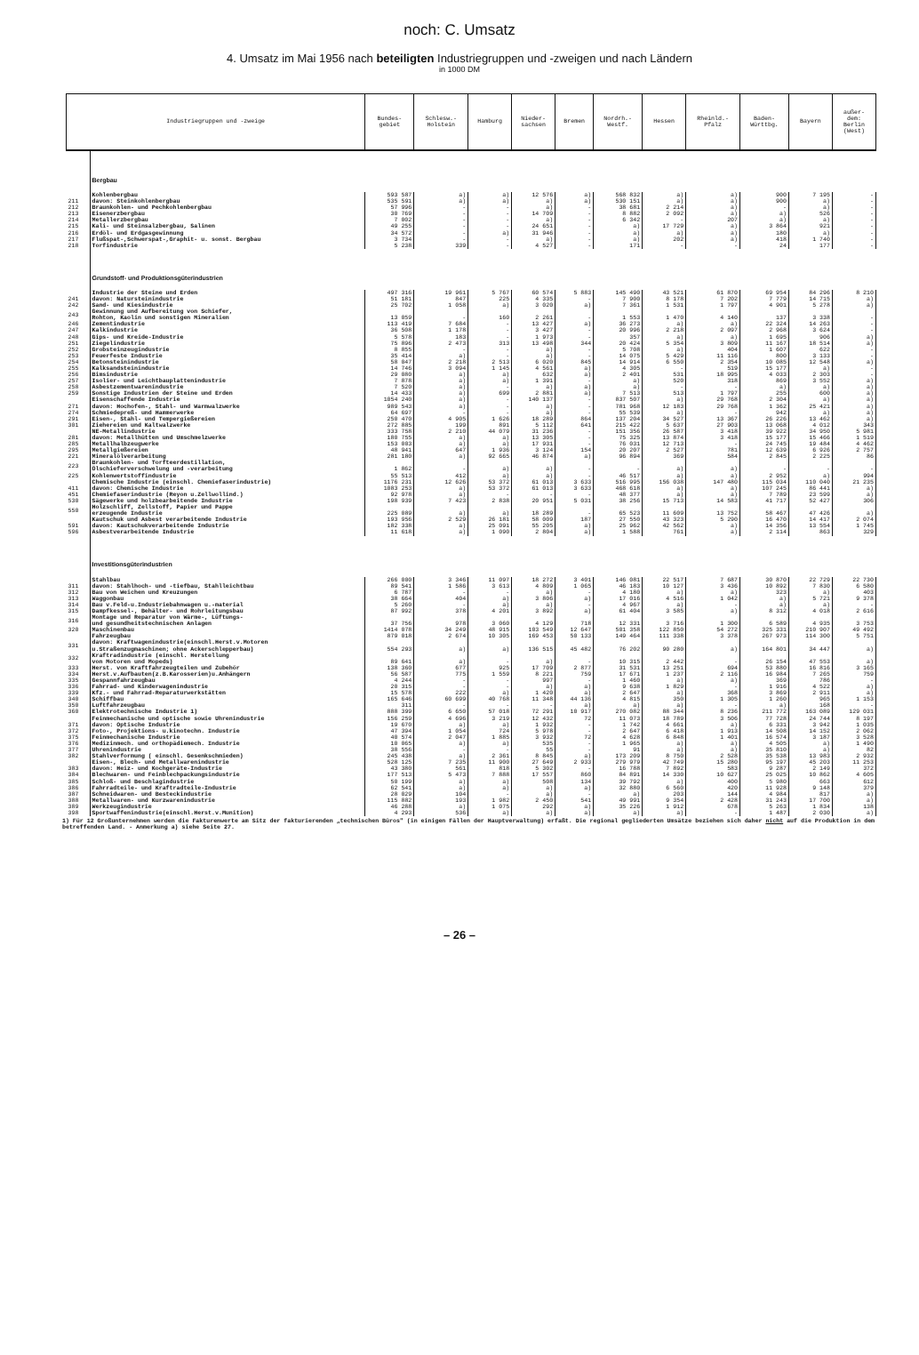noch: C. Umsatz
4. Umsatz im Mai 1956 nach beteiligten Industriegruppen und -zweigen und nach Ländern
in 1000 DM
| Industriegruppen und -zweige | | Bundes- gebiet | Schlesw.- Holstein | Hamburg | Nieder- sachsen | Bremen | Nordrh.- Westf. | Hessen | Rheinld.- Pfalz | Baden- Württbg. | Bayern | außer- dem: Berlin (West) |
| --- | --- | --- | --- | --- | --- | --- | --- | --- | --- | --- | --- | --- |
| | Bergbau | | | | | | | | | | | |
| | Kohlenbergbau | 593 587 | a) | a) | 12 576 | a) | 568 832 | a) | a) | 900 | 7 195 | - |
| 211 | davon: Steinkohlenbergbau | 535 591 | a) | a) | a) | a) | 530 151 | a) | a) | 900 | a) | - |
| 212 | Braunkohlen- und Pechkohlenbergbau | 57 996 | - | - | a) | - | 38 681 | 2 214 | a) | - | a) | - |
| 213 | Eisenerzbergbau | 30 769 | - | - | 14 709 | - | 8 882 | 2 092 | a) | a) | 526 | - |
| 214 | Metallerzbergbau | 7 002 | - | - | a) | - | 6 342 | - | 207 | a) | a) | - |
| 215 | Kali- und Steinsalzbergbau, Salinen | 49 255 | - | - | 24 651 | - | a) | 17 729 | a) | 3 864 | 921 | - |
| 216 | Erdöl- und Erdgasgewinnung | 34 572 | - | a) | 31 946 | - | a) | a) | a) | 180 | a) | - |
| 217 | Flußspat-,Schwerspat-,Graphit- u. sonst. Bergbau | 3 734 | - | - | a) | - | a) | 202 | a) | 418 | 1 740 | - |
| 218 | Torfindustrie | 5 238 | 339 | - | 4 527 | - | 171 | - | - | 24 | 177 | - |
| | Grundstoff- und Produktionsgüterindustrien | | | | | | | | | | | |
| | Industrie der Steine und Erden | 497 316 | 19 961 | 5 767 | 60 574 | 5 883 | 145 490 | 43 521 | 61 870 | 69 954 | 84 296 | 8 210 |
| 241 | davon: Natursteinindustrie | 51 181 | 847 | 225 | 4 335 | - | 7 900 | 8 178 | 7 202 | 7 779 | 14 715 | a) |
| 242 | Sand- und Kiesindustrie | 25 702 | 1 058 | a) | 3 020 | a) | 7 361 | 1 531 | 1 797 | 4 901 | 5 278 | a) |
| 243 | Gewinnung und Aufbereitung von Schiefer, Rohton, Kaolin und sonstigen Mineralien | 13 059 | - | 160 | 2 261 | - | 1 553 | 1 470 | 4 140 | 137 | 3 338 | - |
| 246 | Zementindustrie | 113 419 | 7 684 | - | 13 427 | a) | 36 273 | a) | a) | 22 324 | 14 263 | - |
| 247 | Kalkindustrie | 36 508 | 1 178 | - | 3 427 | - | 20 996 | 2 218 | 2 097 | 2 968 | 3 624 | - |
| 248 | Gips- und Kreide-Industrie | 5 578 | 183 | - | 1 973 | - | 357 | a) | a) | 1 695 | 906 | a) |
| 251 | Ziegelindustrie | 75 896 | 2 473 | 313 | 13 498 | 344 | 20 424 | 5 354 | 3 809 | 11 167 | 18 514 | a) |
| 252 | Grobsteinzeugindustrie | 8 855 | - | - | a) | - | 5 708 | a) | 404 | 1 607 | 622 | - |
| 253 | Feuerfeste Industrie | 35 414 | a) | - | a) | - | 14 075 | 5 429 | 11 116 | 800 | 3 133 | - |
| 254 | Betonsteinindustrie | 58 047 | 2 218 | 2 513 | 6 020 | 845 | 14 914 | 6 550 | 2 354 | 10 085 | 12 548 | a) |
| 255 | Kalksandsteinindustrie | 14 746 | 3 094 | 1 145 | 4 561 | a) | 4 305 | - | 519 | 15 177 | a) | - |
| 256 | Bimsindustrie | 29 080 | a) | a) | 632 | a) | 2 401 | 531 | 18 995 | 4 033 | 2 303 | - |
| 257 | Isolier- und Leichtbauplattenindustrie | 7 878 | a) | a) | 1 391 | - | a) | 520 | 318 | 869 | 3 552 | a) |
| 258 | Asbestzementwarenindustrie | 7 520 | a) | - | a) | a) | a) | - | - | a) | a) | a) |
| 259 | Sonstige Industrien der Steine und Erden | 14 433 | a) | 699 | 2 881 | a) | 7 513 | 513 | 1 797 | 255 | 600 | a) |
| | Eisenschaffende Industrie | 1054 240 | a) | - | 140 137 | - | 837 507 | a) | 29 768 | 2 304 | a) | a) |
| 271 | davon: Hochofen-, Stahl- und Warmwalzwerke | 989 543 | a) | - | a) | - | 781 968 | 12 183 | 29 768 | 1 362 | 25 421 | a) |
| 274 | Schmiedepreß- und Hammerwerke | 64 697 | - | - | a) | - | 55 539 | a) | - | 942 | a) | a) |
| 291 | Eisen-, Stahl- und Tempergießereien | 250 470 | 4 905 | 1 626 | 18 289 | 864 | 137 204 | 34 527 | 13 367 | 26 226 | 13 462 | a) |
| 301 | Ziehereien und Kaltwalzwerke | 272 885 | 199 | 891 | 5 112 | 641 | 215 422 | 5 637 | 27 903 | 13 068 | 4 012 | 343 |
| | NE-Metallindustrie | 333 758 | 2 210 | 44 079 | 31 236 | - | 151 356 | 26 587 | 3 418 | 39 922 | 34 950 | 5 981 |
| 281 | davon: Metallhütten und Umschmelzwerke | 180 755 | a) | a) | 13 305 | - | 75 325 | 13 874 | 3 418 | 15 177 | 15 466 | 1 519 |
| 285 | Metallhalbzeugwerke | 153 003 | a) | a) | 17 931 | - | 76 031 | 12 713 | - | 24 745 | 19 484 | 4 462 |
| 295 | Metallgießereien | 48 941 | 647 | 1 936 | 3 124 | 154 | 20 207 | 2 527 | 781 | 12 639 | 6 926 | 2 757 |
| 221 | Mineralölverarbeitung | 281 180 | a) | 92 665 | 46 874 | a) | 96 894 | 369 | 584 | 2 845 | 2 225 | 86 |
| 223 | Braunkohlen- und Torfteerdestillation, Ölschieferverschwelung und -verarbeitung | 1 862 | - | a) | a) | - | - | a) | a) | - | - | - |
| 225 | Kohlenwertstoffindustrie | 55 513 | 412 | a) | a) | - | 46 517 | a) | a) | 2 952 | a) | 994 |
| | Chemische Industrie (einschl. Chemiefaserindustrie) | 1176 231 | 12 626 | 53 372 | 61 013 | 3 633 | 516 995 | 156 038 | 147 480 | 115 034 | 110 040 | 21 235 |
| 411 | davon: Chemische Industrie | 1083 253 | a) | 53 372 | 61 013 | 3 633 | 468 618 | a) | a) | 107 245 | 86 441 | a) |
| 451 | Chemiefaserindustrie (Reyon u.Zellwollind.) | 92 978 | a) | - | - | - | 48 377 | a) | a) | 7 789 | 23 599 | a) |
| 530 | Sägewerke und holzbearbeitende Industrie | 198 939 | 7 423 | 2 838 | 20 951 | 5 031 | 38 256 | 15 713 | 14 583 | 41 717 | 52 427 | 306 |
| 550 | Holzschliff, Zellstoff, Papier und Pappe erzeugende Industrie | 225 089 | a) | a) | 18 289 | - | 65 523 | 11 609 | 13 752 | 58 467 | 47 426 | a) |
| | Kautschuk und Asbest verarbeitende Industrie | 193 956 | 2 529 | 26 181 | 58 009 | 187 | 27 550 | 43 323 | 5 290 | 16 470 | 14 417 | 2 074 |
| 591 | davon: Kautschukverarbeitende Industrie | 182 338 | a) | 25 091 | 55 205 | a) | 25 962 | 42 562 | a) | 14 356 | 13 554 | 1 745 |
| 596 | Asbestverarbeitende Industrie | 11 618 | a) | 1 090 | 2 804 | a) | 1 588 | 761 | a) | 2 114 | 863 | 329 |
| | Investitionsgüterindustrien | | | | | | | | | | | |
| | Stahlbau | 266 000 | 3 346 | 11 097 | 18 272 | 3 401 | 146 081 | 22 517 | 7 687 | 30 870 | 22 729 | 22 730 |
| 311 | davon: Stahlhoch- und -tiefbau, Stahlleichtbau | 89 541 | 1 586 | 3 613 | 4 809 | 1 065 | 46 183 | 10 127 | 3 436 | 10 892 | 7 830 | 6 580 |
| 312 | Bau von Weichen und Kreuzungen | 6 787 | - | - | a) | - | 4 180 | a) | a) | 323 | a) | 403 |
| 313 | Waggonbau | 38 664 | 404 | a) | 3 806 | a) | 17 016 | 4 516 | 1 042 | a) | 5 721 | 9 378 |
| 314 | Bau v.Feld-u.Industriebahnwagen u.-material | 5 260 | - | a) | a) | - | 4 967 | a) | - | a) | a) | - |
| 315 | Dampfkessel-, Behälter- und Rohrleitungsbau | 87 992 | 378 | 4 201 | 3 892 | a) | 61 404 | 3 585 | a) | 8 312 | 4 018 | 2 616 |
| 316 | Montage und Reparatur von Wärme-, Lüftungs- und gesundheitstechnischen Anlagen | 37 756 | 978 | 3 060 | 4 129 | 718 | 12 331 | 3 716 | 1 300 | 6 589 | 4 935 | 3 753 |
| 320 | Maschinenbau | 1414 078 | 34 249 | 48 915 | 103 549 | 12 647 | 501 358 | 122 850 | 54 272 | 325 331 | 210 907 | 49 492 |
| | Fahrzeugbau | 879 018 | 2 674 | 10 305 | 169 453 | 50 133 | 149 464 | 111 338 | 3 378 | 267 973 | 114 300 | 5 751 |
| 331 | davon: Kraftwagenindustrie(einschl.Herst.v.Motoren u.Straßenzugmaschinen; ohne Ackerschlepperbau) | 554 293 | a) | a) | 136 515 | 45 482 | 76 202 | 90 280 | a) | 164 801 | 34 447 | a) |
| 332 | Kraftradindustrie (einschl. Herstellung von Motoren und Mopeds) | 89 641 | a) | - | a) | - | 10 315 | 2 442 | - | 26 154 | 47 553 | a) |
| 333 | Herst. von Kraftfahrzeugteilen und Zubehör | 138 360 | 677 | 925 | 17 709 | 2 877 | 31 531 | 13 251 | 694 | 53 880 | 16 816 | 3 165 |
| 334 | Herst.v.Aufbauten(z.B.Karosserien)u.Anhängern | 56 587 | 775 | 1 559 | 8 221 | 759 | 17 671 | 1 237 | 2 116 | 16 984 | 7 265 | 759 |
| 335 | Gespannfahrzeugbau | 4 244 | - | - | 997 | - | 1 460 | a) | a) | 369 | 786 | - |
| 336 | Fahrrad- und Kinderwagenindustrie | 20 315 | - | - | a) | a) | 9 638 | 1 829 | - | 1 916 | 4 522 | a) |
| 339 | Kfz.- und Fahrrad-Reparaturwerkstätten | 15 578 | 222 | a) | 1 420 | a) | 2 647 | a) | 368 | 3 869 | 2 911 | a) |
| 340 | Schiffbau | 165 646 | 60 699 | 40 768 | 11 348 | 44 136 | 4 815 | 350 | 1 305 | 1 260 | 965 | 1 153 |
| 350 | Luftfahrzeugbau | 311 | - | - | - | a) | a) | a) | - | a) | 168 | - |
| 360 | Elektrotechnische Industrie 1) | 888 399 | 6 650 | 57 018 | 72 291 | 10 917 | 270 082 | 88 344 | 8 236 | 211 772 | 163 089 | 129 031 |
| | Feinmechanische und optische sowie Uhrenindustrie | 156 259 | 4 696 | 3 219 | 12 432 | 72 | 11 073 | 18 789 | 3 506 | 77 728 | 24 744 | 8 197 |
| 371 | davon: Optische Industrie | 19 670 | a) | a) | 1 932 | - | 1 742 | 4 661 | a) | 6 331 | 3 942 | 1 035 |
| 372 | Foto-, Projektions- u.kinotechn. Industrie | 47 394 | 1 054 | 724 | 5 978 | - | 2 647 | 6 418 | 1 913 | 14 508 | 14 152 | 2 062 |
| 375 | Feinmechanische Industrie | 40 574 | 2 047 | 1 885 | 3 932 | 72 | 4 628 | 6 848 | 1 401 | 16 574 | 3 187 | 3 528 |
| 376 | Medizinmech. und orthopädiemech. Industrie | 10 065 | a) | a) | 535 | - | 1 965 | a) | a) | 4 505 | a) | 1 490 |
| 377 | Uhrenindustrie | 38 556 | - | - | 55 | - | 91 | a) | a) | 35 810 | a) | 82 |
| 382 | Stahlverformung ( einschl. Gesenkschmieden) | 245 438 | a) | 2 361 | 8 845 | a) | 173 209 | 8 750 | 2 528 | 35 538 | 13 983 | 2 932 |
| | Eisen-, Blech- und Metallwarenindustrie | 528 125 | 7 235 | 11 900 | 27 649 | 2 933 | 279 979 | 42 749 | 15 280 | 95 197 | 45 203 | 11 253 |
| 383 | davon: Heiz- und Kochgeräte-Industrie | 43 380 | 561 | 818 | 5 302 | - | 16 788 | 7 892 | 583 | 9 287 | 2 149 | 372 |
| 384 | Blechwaren- und Feinblechpackungsindustrie | 177 513 | 5 473 | 7 888 | 17 557 | 860 | 84 891 | 14 330 | 10 627 | 25 025 | 10 862 | 4 605 |
| 385 | Schloß- und Beschlagindustrie | 50 199 | a) | a) | 508 | 134 | 39 792 | a) | 400 | 5 980 | 663 | 612 |
| 386 | Fahrradteile- und Kraftradteile-Industrie | 62 541 | a) | a) | a) | a) | 32 880 | 6 560 | 420 | 11 928 | 9 148 | 379 |
| 387 | Schneidwaren- und Besteckindustrie | 28 029 | 104 | - | a) | - | a) | 203 | 144 | 4 984 | 817 | a) |
| 388 | Metallwaren- und Kurzwarenindustrie | 115 882 | 193 | 1 982 | 2 450 | 541 | 49 991 | 9 354 | 2 428 | 31 243 | 17 700 | a) |
| 389 | Werkzeugindustrie | 46 288 | a) | 1 075 | 292 | a) | 35 226 | 1 912 | 678 | 5 263 | 1 834 | 138 |
| 398 | Sportwaffenindustrie(einschl.Herst.v.Munition) | 4 293 | 536 | a) | a) | a) | a) | a) | - | 1 487 | 2 030 | a) |
1) Für 12 Großunternehmen werden die Fakturenwerte am Sitz der fakturierenden „technischen Büros" (in einigen Fällen der Hauptverwaltung) erfaßt. Die regional gegliederten Umsätze beziehen sich daher nicht auf die Produktion in dem betreffenden Land. - Anmerkung a) siehe Seite 27.
– 26 –